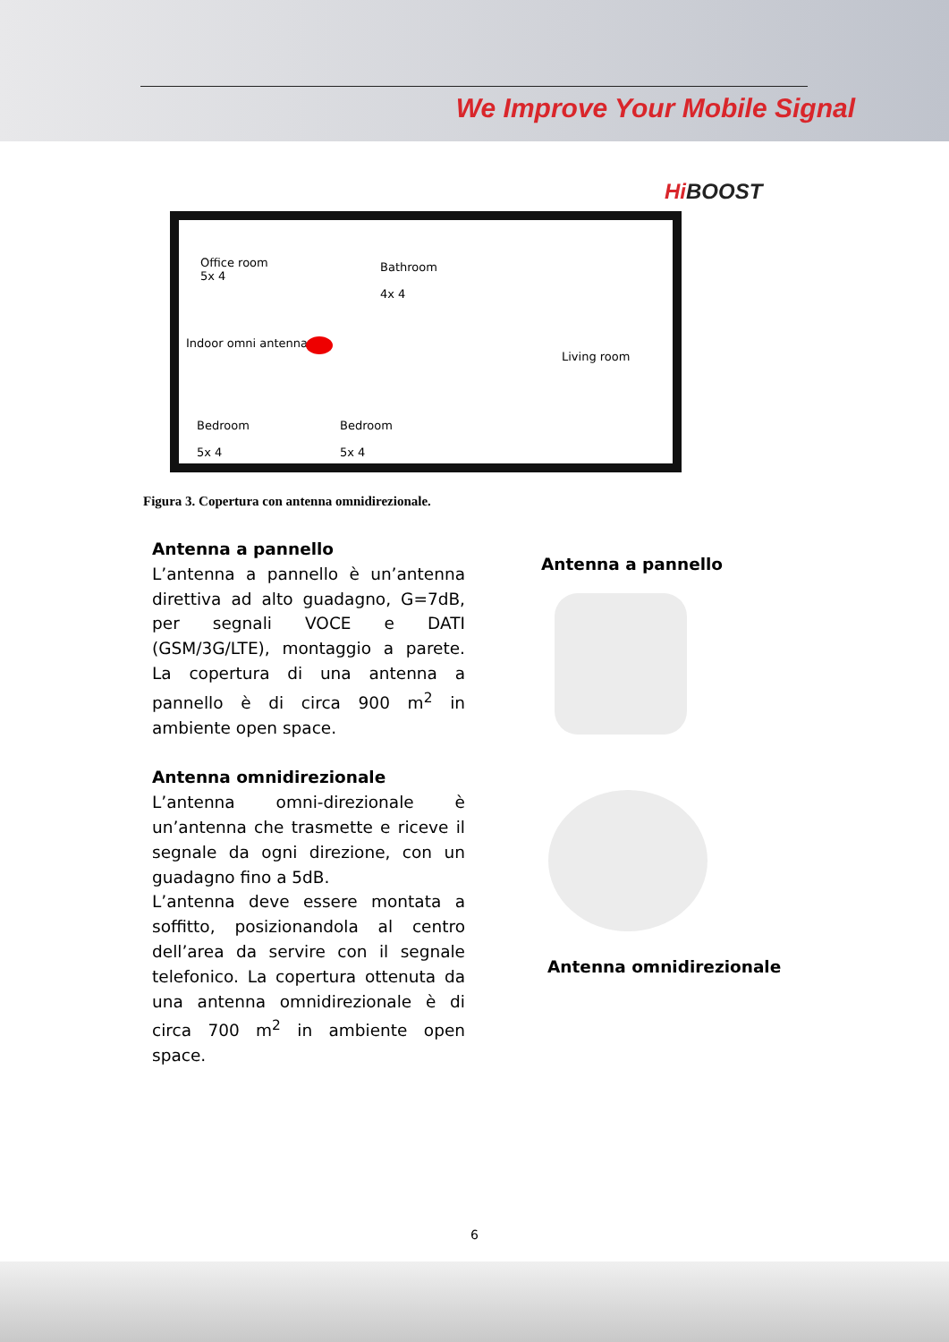We Improve Your Mobile Signal
Hi BOOST
Office room
5x 4
Bathroom
4x 4
Indoor omni antenna
Living room
Bedroom
5x 4
Bedroom
5x 4
Figura 3. Copertura con antenna omnidirezionale.
Antenna a pannello
L’antenna a pannello è un’antenna direttiva ad alto guadagno, G=7dB, per segnali VOCE e DATI (GSM/3G/LTE), montaggio a parete. La copertura di una antenna a pannello è di circa 900 m<sup>2</sup> in ambiente open space.
Antenna omnidirezionale
L’antenna omni-direzionale è un’antenna che trasmette e riceve il segnale da ogni direzione, con un guadagno fino a 5dB.
L’antenna deve essere montata a soffitto, posizionandola al centro dell’area da servire con il segnale telefonico. La copertura ottenuta da una antenna omnidirezionale è di circa 700 m<sup>2</sup> in ambiente open space.
Antenna a pannello
Antenna omnidirezionale
6